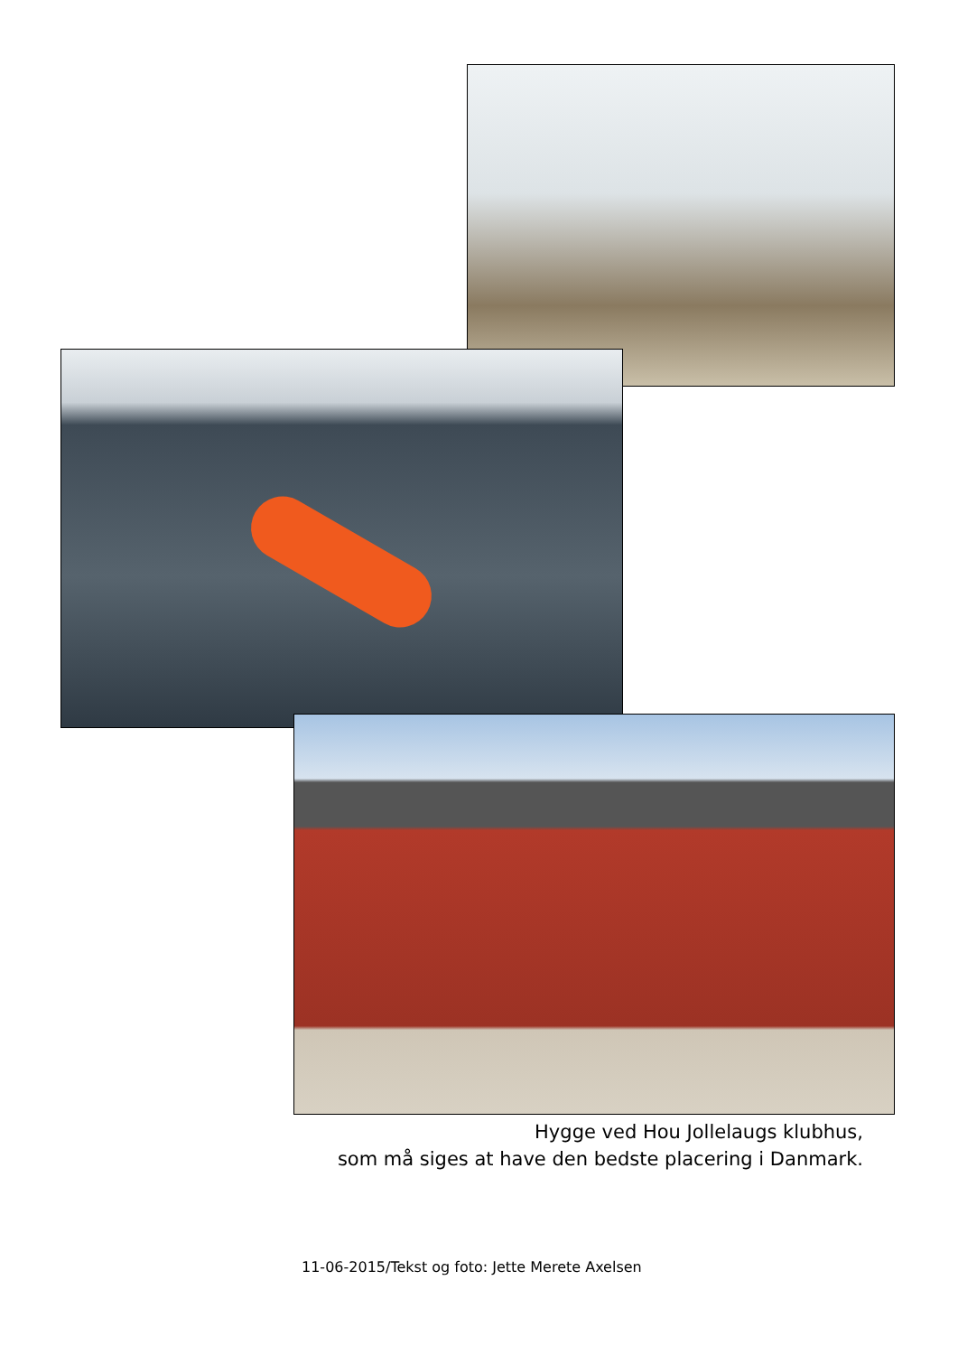Hygge ved Hou Jollelaugs klubhus,
som må siges at have den bedste placering i Danmark.
11-06-2015/Tekst og foto: Jette Merete Axelsen